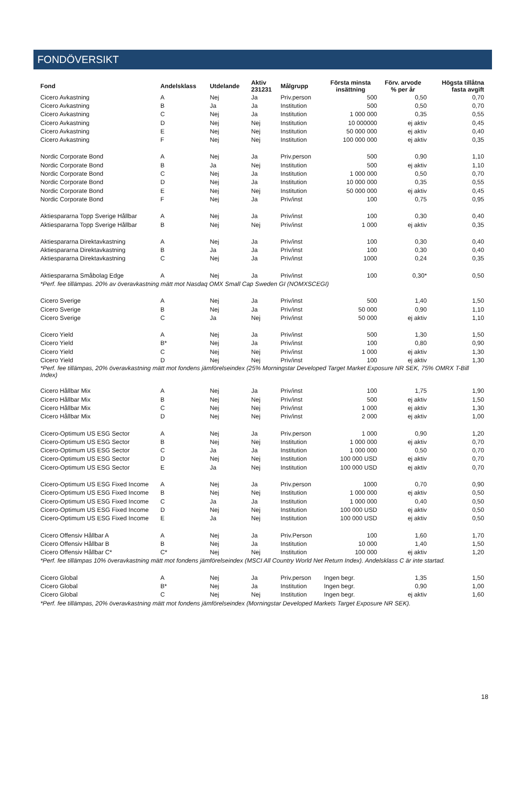FONDÖVERSIKT
| Fond | Andelsklass | Utdelande | Aktiv 231231 | Målgrupp | Första minsta insättning | Förv. arvode % per år | Högsta tillåtna fasta avgift |
| --- | --- | --- | --- | --- | --- | --- | --- |
| Cicero Avkastning | A | Nej | Ja | Priv.person | 500 | 0,50 | 0,70 |
| Cicero Avkastning | B | Ja | Ja | Institution | 500 | 0,50 | 0,70 |
| Cicero Avkastning | C | Nej | Ja | Institution | 1 000 000 | 0,35 | 0,55 |
| Cicero Avkastning | D | Nej | Nej | Institution | 10 000000 | ej aktiv | 0,45 |
| Cicero Avkastning | E | Nej | Nej | Institution | 50 000 000 | ej aktiv | 0,40 |
| Cicero Avkastning | F | Nej | Nej | Institution | 100 000 000 | ej aktiv | 0,35 |
| Nordic Corporate Bond | A | Nej | Ja | Priv.person | 500 | 0,90 | 1,10 |
| Nordic Corporate Bond | B | Ja | Nej | Institution | 500 | ej aktiv | 1,10 |
| Nordic Corporate Bond | C | Nej | Ja | Institution | 1 000 000 | 0,50 | 0,70 |
| Nordic Corporate Bond | D | Nej | Ja | Institution | 10 000 000 | 0,35 | 0,55 |
| Nordic Corporate Bond | E | Nej | Nej | Institution | 50 000 000 | ej aktiv | 0,45 |
| Nordic Corporate Bond | F | Nej | Ja | Priv/inst | 100 | 0,75 | 0,95 |
| Aktiespararna Topp Sverige Hållbar | A | Nej | Ja | Priv/inst | 100 | 0,30 | 0,40 |
| Aktiespararna Topp Sverige Hållbar | B | Nej | Nej | Priv/inst | 1 000 | ej aktiv | 0,35 |
| Aktiespararna Direktavkastning | A | Nej | Ja | Priv/inst | 100 | 0,30 | 0,40 |
| Aktiespararna Direktavkastning | B | Ja | Ja | Priv/inst | 100 | 0,30 | 0,40 |
| Aktiespararna Direktavkastning | C | Nej | Ja | Priv/inst | 1000 | 0,24 | 0,35 |
| Aktiespararna Småbolag Edge | A | Nej | Ja | Priv/inst | 100 | 0,30* | 0,50 |
| *Perf. fee tillämpas. 20% av överavkastning mätt mot Nasdaq OMX Small Cap Sweden GI (NOMXSCEGI) | | | | | | | |
| Cicero Sverige | A | Nej | Ja | Priv/inst | 500 | 1,40 | 1,50 |
| Cicero Sverige | B | Nej | Ja | Priv/inst | 50 000 | 0,90 | 1,10 |
| Cicero Sverige | C | Ja | Nej | Priv/inst | 50 000 | ej aktiv | 1,10 |
| Cicero Yield | A | Nej | Ja | Priv/inst | 500 | 1,30 | 1,50 |
| Cicero Yield | B* | Nej | Ja | Priv/inst | 100 | 0,80 | 0,90 |
| Cicero Yield | C | Nej | Nej | Priv/inst | 1 000 | ej aktiv | 1,30 |
| Cicero Yield | D | Nej | Nej | Priv/inst | 100 | ej aktiv | 1,30 |
| *Perf. fee tillämpas, 20% överavkastning mätt mot fondens jämförelseindex (25% Morningstar Developed Target Market Exposure NR SEK, 75% OMRX T-Bill Index) | | | | | | | |
| Cicero Hållbar Mix | A | Nej | Ja | Priv/inst | 100 | 1,75 | 1,90 |
| Cicero Hållbar Mix | B | Nej | Nej | Priv/inst | 500 | ej aktiv | 1,50 |
| Cicero Hållbar Mix | C | Nej | Nej | Priv/inst | 1 000 | ej aktiv | 1,30 |
| Cicero Hållbar Mix | D | Nej | Nej | Priv/inst | 2 000 | ej aktiv | 1,00 |
| Cicero-Optimum US ESG Sector | A | Nej | Ja | Priv.person | 1 000 | 0,90 | 1,20 |
| Cicero-Optimum US ESG Sector | B | Nej | Nej | Institution | 1 000 000 | ej aktiv | 0,70 |
| Cicero-Optimum US ESG Sector | C | Ja | Ja | Institution | 1 000 000 | 0,50 | 0,70 |
| Cicero-Optimum US ESG Sector | D | Nej | Nej | Institution | 100 000 USD | ej aktiv | 0,70 |
| Cicero-Optimum US ESG Sector | E | Ja | Nej | Institution | 100 000 USD | ej aktiv | 0,70 |
| Cicero-Optimum US ESG Fixed Income | A | Nej | Ja | Priv.person | 1000 | 0,70 | 0,90 |
| Cicero-Optimum US ESG Fixed Income | B | Nej | Nej | Institution | 1 000 000 | ej aktiv | 0,50 |
| Cicero-Optimum US ESG Fixed Income | C | Ja | Ja | Institution | 1 000 000 | 0,40 | 0,50 |
| Cicero-Optimum US ESG Fixed Income | D | Nej | Nej | Institution | 100 000 USD | ej aktiv | 0,50 |
| Cicero-Optimum US ESG Fixed Income | E | Ja | Nej | Institution | 100 000 USD | ej aktiv | 0,50 |
| Cicero Offensiv Hållbar A | A | Nej | Ja | Priv.Person | 100 | 1,60 | 1,70 |
| Cicero Offensiv Hållbar B | B | Nej | Ja | Institution | 10 000 | 1,40 | 1,50 |
| Cicero Offensiv Hållbar C* | C* | Nej | Nej | Institution | 100 000 | ej aktiv | 1,20 |
| *Perf. fee tillämpas 10% överavkastning mätt mot fondens jämförelseindex (MSCI All Country World Net Return Index). Andelsklass C är inte startad. | | | | | | | |
| Cicero Global | A | Nej | Ja | Priv.person | Ingen begr. | 1,35 | 1,50 |
| Cicero Global | B* | Nej | Ja | Institution | Ingen begr. | 0,90 | 1,00 |
| Cicero Global | C | Nej | Nej | Institution | Ingen begr. | ej aktiv | 1,60 |
| *Perf. fee tillämpas, 20% överavkastning mätt mot fondens jämförelseindex (Morningstar Developed Markets Target Exposure NR SEK). | | | | | | | |
18